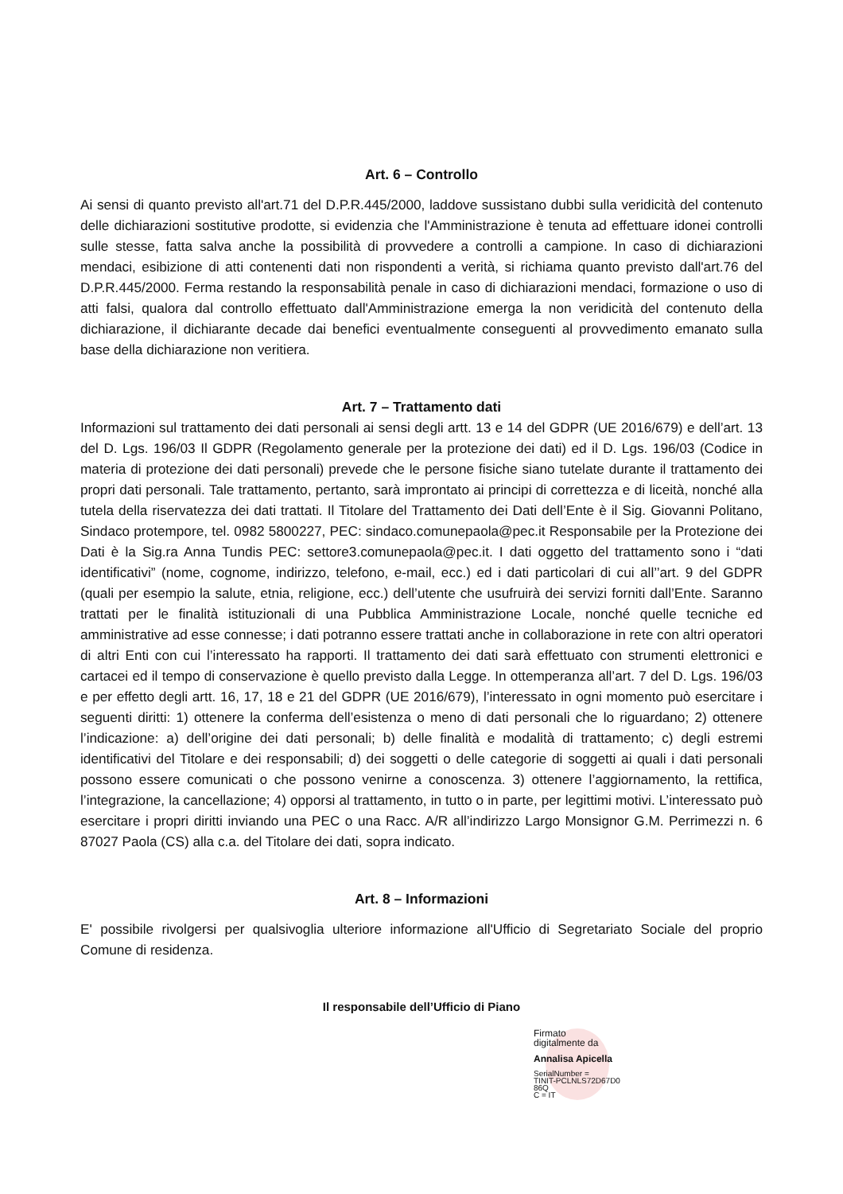Art. 6 – Controllo
Ai sensi di quanto previsto all'art.71 del D.P.R.445/2000, laddove sussistano dubbi sulla veridicità del contenuto delle dichiarazioni sostitutive prodotte, si evidenzia che l'Amministrazione è tenuta ad effettuare idonei controlli sulle stesse, fatta salva anche la possibilità di provvedere a controlli a campione. In caso di dichiarazioni mendaci, esibizione di atti contenenti dati non rispondenti a verità, si richiama quanto previsto dall'art.76 del D.P.R.445/2000. Ferma restando la responsabilità penale in caso di dichiarazioni mendaci, formazione o uso di atti falsi, qualora dal controllo effettuato dall'Amministrazione emerga la non veridicità del contenuto della dichiarazione, il dichiarante decade dai benefici eventualmente conseguenti al provvedimento emanato sulla base della dichiarazione non veritiera.
Art. 7 – Trattamento dati
Informazioni sul trattamento dei dati personali ai sensi degli artt. 13 e 14 del GDPR (UE 2016/679) e dell’art. 13 del D. Lgs. 196/03 Il GDPR (Regolamento generale per la protezione dei dati) ed il D. Lgs. 196/03 (Codice in materia di protezione dei dati personali) prevede che le persone fisiche siano tutelate durante il trattamento dei propri dati personali. Tale trattamento, pertanto, sarà improntato ai principi di correttezza e di liceità, nonché alla tutela della riservatezza dei dati trattati. Il Titolare del Trattamento dei Dati dell’Ente è il Sig. Giovanni Politano, Sindaco protempore, tel. 0982 5800227, PEC: sindaco.comunepaola@pec.it Responsabile per la Protezione dei Dati è la Sig.ra Anna Tundis PEC: settore3.comunepaola@pec.it. I dati oggetto del trattamento sono i “dati identificativi” (nome, cognome, indirizzo, telefono, e-mail, ecc.) ed i dati particolari di cui all’’art. 9 del GDPR (quali per esempio la salute, etnia, religione, ecc.) dell’utente che usufruirà dei servizi forniti dall’Ente. Saranno trattati per le finalità istituzionali di una Pubblica Amministrazione Locale, nonché quelle tecniche ed amministrative ad esse connesse; i dati potranno essere trattati anche in collaborazione in rete con altri operatori di altri Enti con cui l’interessato ha rapporti. Il trattamento dei dati sarà effettuato con strumenti elettronici e cartacei ed il tempo di conservazione è quello previsto dalla Legge. In ottemperanza all’art. 7 del D. Lgs. 196/03 e per effetto degli artt. 16, 17, 18 e 21 del GDPR (UE 2016/679), l’interessato in ogni momento può esercitare i seguenti diritti: 1) ottenere la conferma dell’esistenza o meno di dati personali che lo riguardano; 2) ottenere l’indicazione: a) dell’origine dei dati personali; b) delle finalità e modalità di trattamento; c) degli estremi identificativi del Titolare e dei responsabili; d) dei soggetti o delle categorie di soggetti ai quali i dati personali possono essere comunicati o che possono venirne a conoscenza. 3) ottenere l’aggiornamento, la rettifica, l’integrazione, la cancellazione; 4) opporsi al trattamento, in tutto o in parte, per legittimi motivi. L’interessato può esercitare i propri diritti inviando una PEC o una Racc. A/R all’indirizzo Largo Monsignor G.M. Perrimezzi n. 6 87027 Paola (CS) alla c.a. del Titolare dei dati, sopra indicato.
Art. 8 – Informazioni
E' possibile rivolgersi per qualsivoglia ulteriore informazione all'Ufficio di Segretariato Sociale del proprio Comune di residenza.
Il responsabile dell’Ufficio di Piano
Firmato
digitalmente da
Annalisa Apicella
SerialNumber =
TINIT-PCLNLS72D67D0
86Q
C = IT